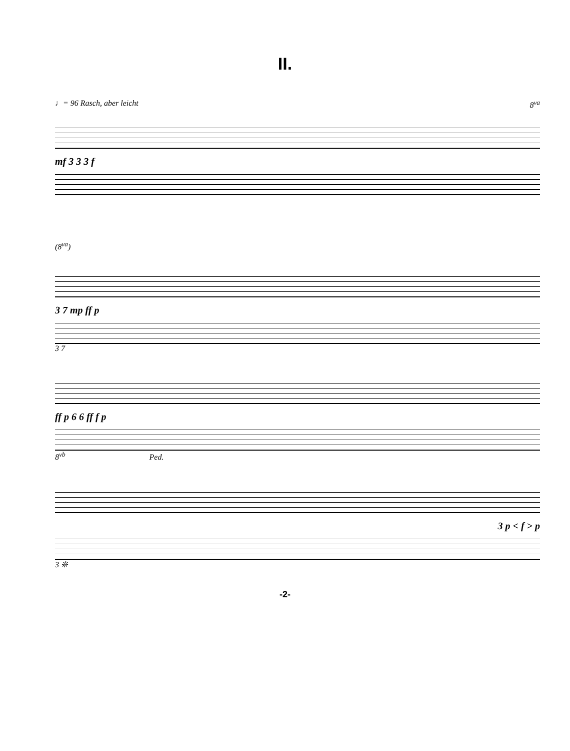II.
♩= 96 Rasch, aber leicht 8<sup>va</sup>
mf 3 3 3 f
(8<sup>va</sup>)
3 7 mp ff p
3 7
ff p 6 6 ff f p
8<sup>vb</sup> Ped.
3 p < f > p
3 ❊
-2-